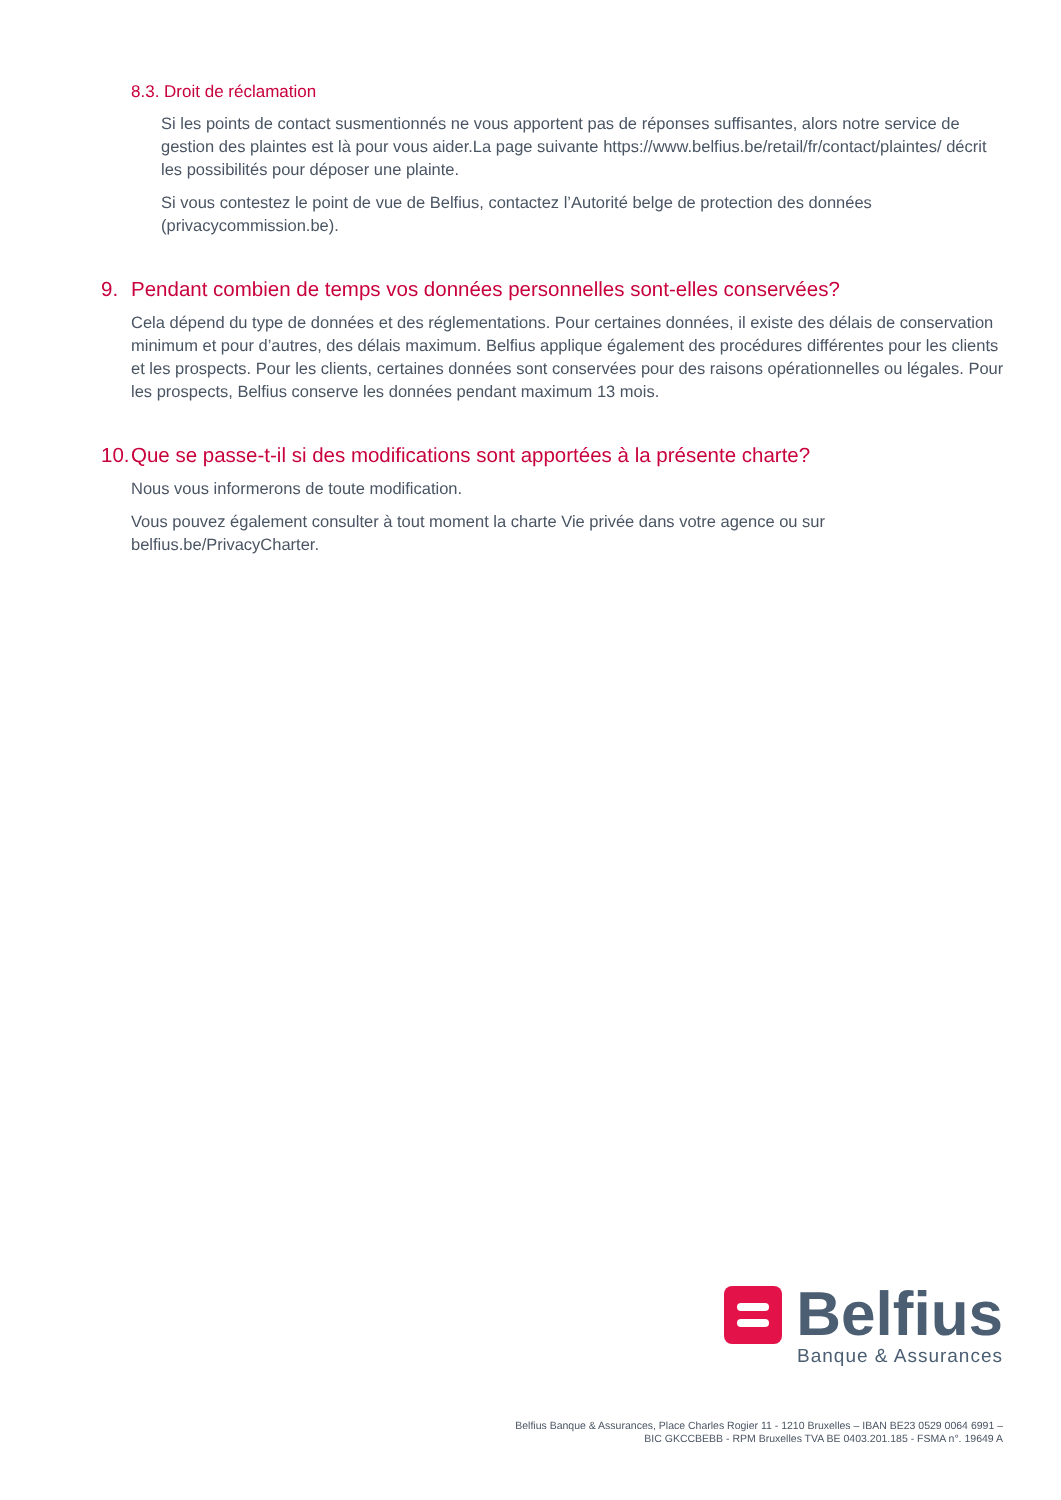8.3. Droit de réclamation
Si les points de contact susmentionnés ne vous apportent pas de réponses suffisantes, alors notre service de gestion des plaintes est là pour vous aider.La page suivante https://www.belfius.be/retail/fr/contact/plaintes/ décrit les possibilités pour déposer une plainte.
Si vous contestez le point de vue de Belfius, contactez l’Autorité belge de protection des données (privacycommission.be).
9. Pendant combien de temps vos données personnelles sont-elles conservées?
Cela dépend du type de données et des réglementations. Pour certaines données, il existe des délais de conservation minimum et pour d’autres, des délais maximum. Belfius applique également des procédures différentes pour les clients et les prospects. Pour les clients, certaines données sont conservées pour des raisons opérationnelles ou légales. Pour les prospects, Belfius conserve les données pendant maximum 13 mois.
10. Que se passe-t-il si des modifications sont apportées à la présente charte?
Nous vous informerons de toute modification.
Vous pouvez également consulter à tout moment la charte Vie privée dans votre agence ou sur belfius.be/PrivacyCharter.
Belfius
Banque & Assurances
Belfius Banque & Assurances, Place Charles Rogier 11 - 1210 Bruxelles – IBAN BE23 0529 0064 6991 –
BIC GKCCBEBB - RPM Bruxelles TVA BE 0403.201.185 - FSMA n°. 19649 A